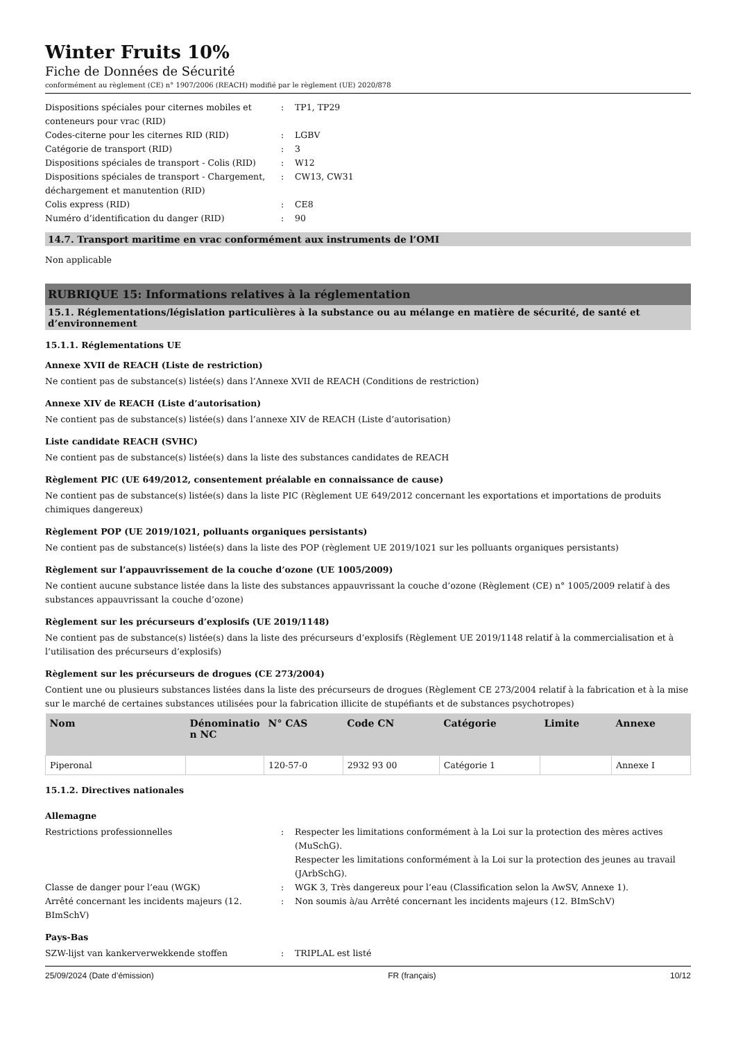Winter Fruits 10%
Fiche de Données de Sécurité
conformément au règlement (CE) n° 1907/2006 (REACH) modifié par le règlement (UE) 2020/878
Dispositions spéciales pour citernes mobiles et conteneurs pour vrac (RID)
:
TP1, TP29
Codes-citerne pour les citernes RID (RID)
:
LGBV
Catégorie de transport (RID)
:
3
Dispositions spéciales de transport - Colis (RID)
:
W12
Dispositions spéciales de transport - Chargement, déchargement et manutention (RID)
:
CW13, CW31
Colis express (RID)
:
CE8
Numéro d’identification du danger (RID)
:
90
14.7. Transport maritime en vrac conformément aux instruments de l’OMI
Non applicable
RUBRIQUE 15: Informations relatives à la réglementation
15.1. Réglementations/législation particulières à la substance ou au mélange en matière de sécurité, de santé et d’environnement
15.1.1. Réglementations UE
Annexe XVII de REACH (Liste de restriction)
Ne contient pas de substance(s) listée(s) dans l’Annexe XVII de REACH (Conditions de restriction)
Annexe XIV de REACH (Liste d’autorisation)
Ne contient pas de substance(s) listée(s) dans l’annexe XIV de REACH (Liste d’autorisation)
Liste candidate REACH (SVHC)
Ne contient pas de substance(s) listée(s) dans la liste des substances candidates de REACH
Règlement PIC (UE 649/2012, consentement préalable en connaissance de cause)
Ne contient pas de substance(s) listée(s) dans la liste PIC (Règlement UE 649/2012 concernant les exportations et importations de produits chimiques dangereux)
Règlement POP (UE 2019/1021, polluants organiques persistants)
Ne contient pas de substance(s) listée(s) dans la liste des POP (règlement UE 2019/1021 sur les polluants organiques persistants)
Règlement sur l’appauvrissement de la couche d’ozone (UE 1005/2009)
Ne contient aucune substance listée dans la liste des substances appauvrissant la couche d’ozone (Règlement (CE) n° 1005/2009 relatif à des substances appauvrissant la couche d’ozone)
Règlement sur les précurseurs d’explosifs (UE 2019/1148)
Ne contient pas de substance(s) listée(s) dans la liste des précurseurs d’explosifs (Règlement UE 2019/1148 relatif à la commercialisation et à l’utilisation des précurseurs d’explosifs)
Règlement sur les précurseurs de drogues (CE 273/2004)
Contient une ou plusieurs substances listées dans la liste des précurseurs de drogues (Règlement CE 273/2004 relatif à la fabrication et à la mise sur le marché de certaines substances utilisées pour la fabrication illicite de stupéfiants et de substances psychotropes)
| Nom | Dénominatio n NC | N° CAS | Code CN | Catégorie | Limite | Annexe |
| --- | --- | --- | --- | --- | --- | --- |
| Piperonal | | 120-57-0 | 2932 93 00 | Catégorie 1 | | Annexe I |
15.1.2. Directives nationales
Allemagne
Restrictions professionnelles
:
Respecter les limitations conformément à la Loi sur la protection des mères actives (MuSchG).
Respecter les limitations conformément à la Loi sur la protection des jeunes au travail (JArbSchG).
Classe de danger pour l’eau (WGK)
:
WGK 3, Très dangereux pour l’eau (Classification selon la AwSV, Annexe 1).
Arrêté concernant les incidents majeurs (12. BImSchV)
:
Non soumis à/au Arrêté concernant les incidents majeurs (12. BImSchV)
Pays-Bas
SZW-lijst van kankerverwekkende stoffen
:
TRIPLAL est listé
25/09/2024 (Date d’émission) FR (français) 10/12